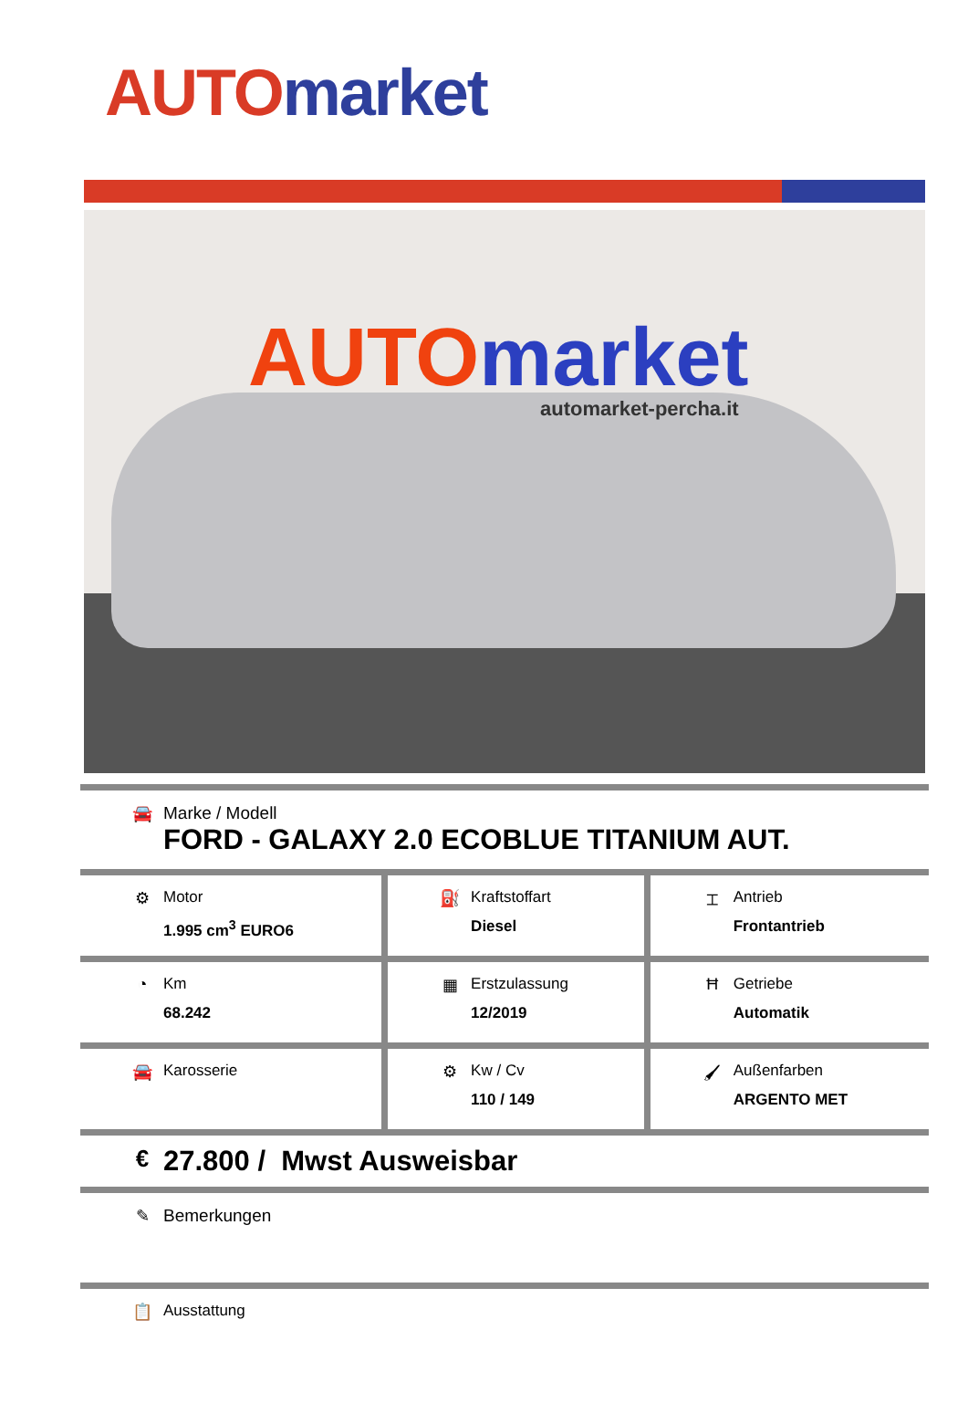AUTO market
AUTO market
automarket-percha.it
| 🚘 Marke / Modell FORD - GALAXY 2.0 ECOBLUE TITANIUM AUT. | | |
| ⚙ Motor 1.995 cm<sup>3</sup> EURO6 | ⛽ Kraftstoffart Diesel | ⌶ Antrieb Frontantrieb |
| ◔ Km 68.242 | ▦ Erstzulassung 12/2019 | Ħ Getriebe Automatik |
| 🚘 Karosserie | ⚙ Kw / Cv 110 / 149 | 🖌 Außenfarben ARGENTO MET |
| € 27.800 / Mwst Ausweisbar | | |
| ✎ Bemerkungen | | |
| 📋 Ausstattung | | |